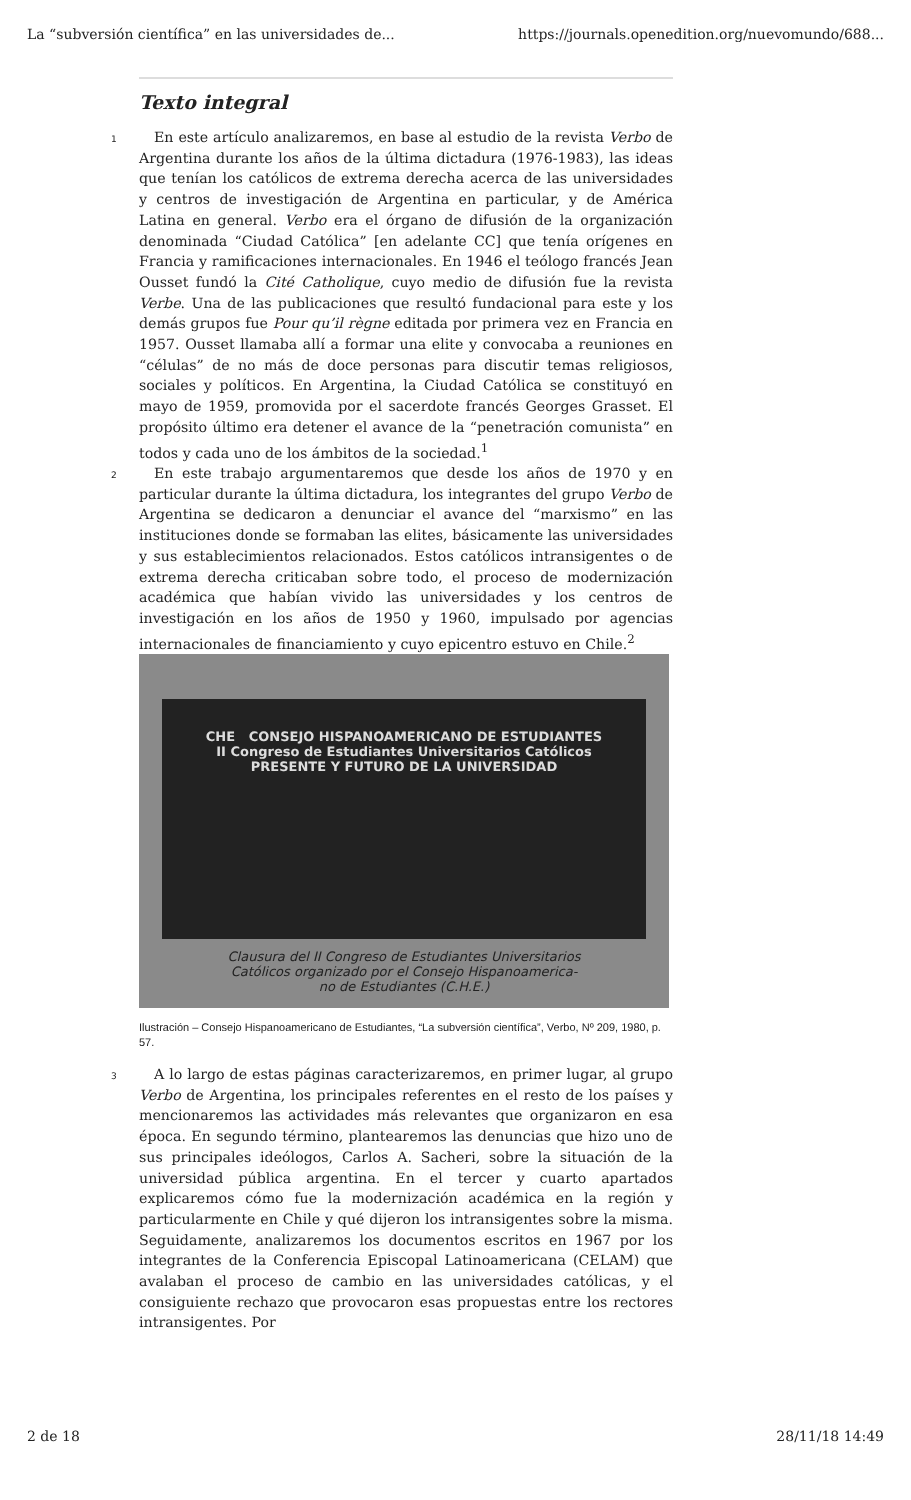La “subversión científica” en las universidades de... https://journals.openedition.org/nuevomundo/688...
Texto integral
1 En este artículo analizaremos, en base al estudio de la revista Verbo de Argentina durante los años de la última dictadura (1976-1983), las ideas que tenían los católicos de extrema derecha acerca de las universidades y centros de investigación de Argentina en particular, y de América Latina en general. Verbo era el órgano de difusión de la organización denominada “Ciudad Católica” [en adelante CC] que tenía orígenes en Francia y ramificaciones internacionales. En 1946 el teólogo francés Jean Ousset fundó la Cité Catholique, cuyo medio de difusión fue la revista Verbe. Una de las publicaciones que resultó fundacional para este y los demás grupos fue Pour qu’il règne editada por primera vez en Francia en 1957. Ousset llamaba allí a formar una elite y convocaba a reuniones en “células” de no más de doce personas para discutir temas religiosos, sociales y políticos. En Argentina, la Ciudad Católica se constituyó en mayo de 1959, promovida por el sacerdote francés Georges Grasset. El propósito último era detener el avance de la “penetración comunista” en todos y cada uno de los ámbitos de la sociedad.<sup>1</sup>
2 En este trabajo argumentaremos que desde los años de 1970 y en particular durante la última dictadura, los integrantes del grupo Verbo de Argentina se dedicaron a denunciar el avance del “marxismo” en las instituciones donde se formaban las elites, básicamente las universidades y sus establecimientos relacionados. Estos católicos intransigentes o de extrema derecha criticaban sobre todo, el proceso de modernización académica que habían vivido las universidades y los centros de investigación en los años de 1950 y 1960, impulsado por agencias internacionales de financiamiento y cuyo epicentro estuvo en Chile.<sup>2</sup>
CHE CONSEJO HISPANOAMERICANO DE ESTUDIANTES
II Congreso de Estudiantes Universitarios Católicos
PRESENTE Y FUTURO DE LA UNIVERSIDAD
Clausura del II Congreso de Estudiantes Universitarios
Católicos organizado por el Consejo Hispanoamerica-
no de Estudiantes (C.H.E.)
Ilustración – Consejo Hispanoamericano de Estudiantes, “La subversión científica”, Verbo, Nº 209, 1980, p. 57.
3 A lo largo de estas páginas caracterizaremos, en primer lugar, al grupo Verbo de Argentina, los principales referentes en el resto de los países y mencionaremos las actividades más relevantes que organizaron en esa época. En segundo término, plantearemos las denuncias que hizo uno de sus principales ideólogos, Carlos A. Sacheri, sobre la situación de la universidad pública argentina. En el tercer y cuarto apartados explicaremos cómo fue la modernización académica en la región y particularmente en Chile y qué dijeron los intransigentes sobre la misma. Seguidamente, analizaremos los documentos escritos en 1967 por los integrantes de la Conferencia Episcopal Latinoamericana (CELAM) que avalaban el proceso de cambio en las universidades católicas, y el consiguiente rechazo que provocaron esas propuestas entre los rectores intransigentes. Por
2 de 18 28/11/18 14:49